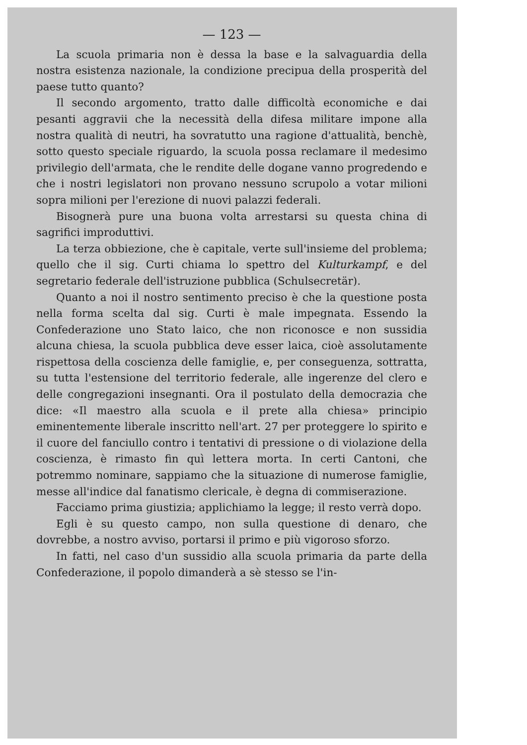— 123 —
La scuola primaria non è dessa la base e la salvaguardia della nostra esistenza nazionale, la condizione precipua della prosperità del paese tutto quanto?
Il secondo argomento, tratto dalle difficoltà economiche e dai pesanti aggravii che la necessità della difesa militare impone alla nostra qualità di neutri, ha sovratutto una ragione d'attualità, benchè, sotto questo speciale riguardo, la scuola possa reclamare il medesimo privilegio dell'armata, che le rendite delle dogane vanno progredendo e che i nostri legislatori non provano nessuno scrupolo a votar milioni sopra milioni per l'erezione di nuovi palazzi federali.
Bisognerà pure una buona volta arrestarsi su questa china di sagrifici improduttivi.
La terza obbiezione, che è capitale, verte sull'insieme del problema; quello che il sig. Curti chiama lo spettro del Kulturkampf, e del segretario federale dell'istruzione pubblica (Schulsecretär).
Quanto a noi il nostro sentimento preciso è che la questione posta nella forma scelta dal sig. Curti è male impegnata. Essendo la Confederazione uno Stato laico, che non riconosce e non sussidia alcuna chiesa, la scuola pubblica deve esser laica, cioè assolutamente rispettosa della coscienza delle famiglie, e, per conseguenza, sottratta, su tutta l'estensione del territorio federale, alle ingerenze del clero e delle congregazioni insegnanti. Ora il postulato della democrazia che dice: «Il maestro alla scuola e il prete alla chiesa» principio eminentemente liberale inscritto nell'art. 27 per proteggere lo spirito e il cuore del fanciullo contro i tentativi di pressione o di violazione della coscienza, è rimasto fin quì lettera morta. In certi Cantoni, che potremmo nominare, sappiamo che la situazione di numerose famiglie, messe all'indice dal fanatismo clericale, è degna di commiserazione.
Facciamo prima giustizia; applichiamo la legge; il resto verrà dopo.
Egli è su questo campo, non sulla questione di denaro, che dovrebbe, a nostro avviso, portarsi il primo e più vigoroso sforzo.
In fatti, nel caso d'un sussidio alla scuola primaria da parte della Confederazione, il popolo dimanderà a sè stesso se l'in-